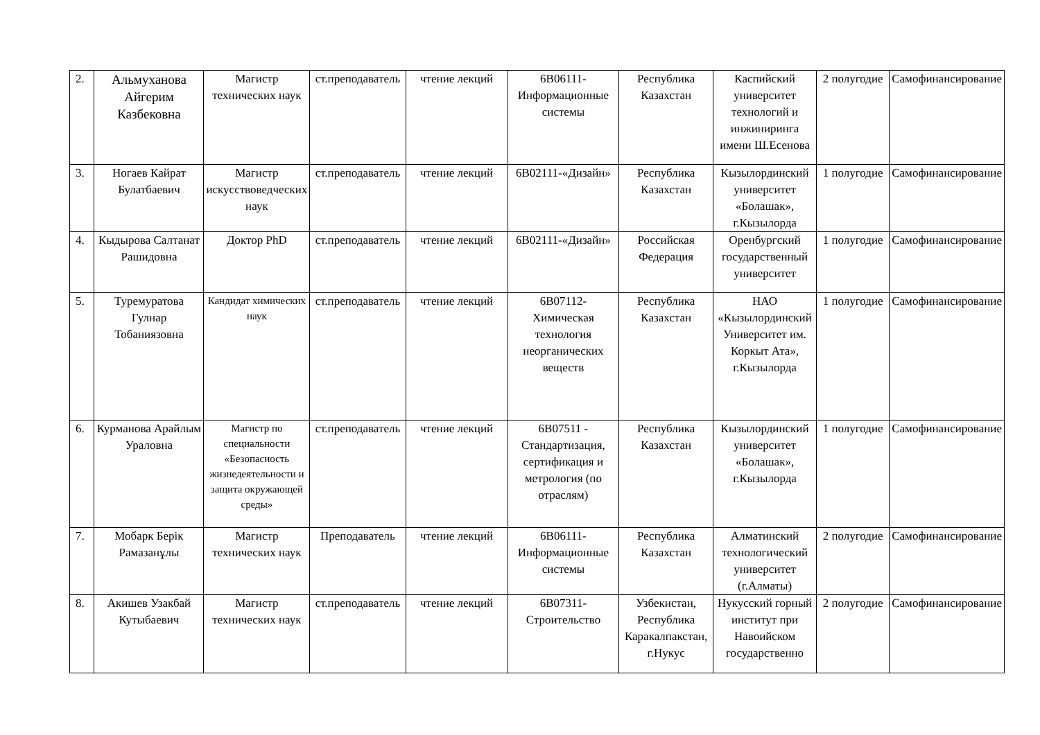| 2. | Альмуханова Айгерим Казбековна | Магистр технических наук | ст.преподаватель | чтение лекций | 6В06111-Информационные системы | Республика Казахстан | Каспийский университет технологий и инжиниринга имени Ш.Есенова | 2 полугодие | Самофинансирование |
| 3. | Ногаев Кайрат Булатбаевич | Магистр искусствоведческих наук | ст.преподаватель | чтение лекций | 6В02111-«Дизайн» | Республика Казахстан | Кызылординский университет «Болашак», г.Кызылорда | 1 полугодие | Самофинансирование |
| 4. | Кыдырова Салтанат Рашидовна | Доктор PhD | ст.преподаватель | чтение лекций | 6В02111-«Дизайн» | Российская Федерация | Оренбургский государственный университет | 1 полугодие | Самофинансирование |
| 5. | Туремуратова Гулнар Тобаниязовна | Кандидат химических наук | ст.преподаватель | чтение лекций | 6В07112-Химическая технология неорганических веществ | Республика Казахстан | НАО «Кызылординский Университет им. Коркыт Ата», г.Кызылорда | 1 полугодие | Самофинансирование |
| 6. | Курманова Арайлым Ураловна | Магистр по специальности «Безопасность жизнедеятельности и защита окружающей среды» | ст.преподаватель | чтение лекций | 6В07511 - Стандартизация, сертификация и метрология (по отраслям) | Республика Казахстан | Кызылординский университет «Болашак», г.Кызылорда | 1 полугодие | Самофинансирование |
| 7. | Мобарк Берік Рамазанұлы | Магистр технических наук | Преподаватель | чтение лекций | 6В06111-Информационные системы | Республика Казахстан | Алматинский технологический университет (г.Алматы) | 2 полугодие | Самофинансирование |
| 8. | Акишев Узакбай Кутыбаевич | Магистр технических наук | ст.преподаватель | чтение лекций | 6В07311-Строительство | Узбекистан, Республика Каракалпакстан, г.Нукус | Нукусский горный институт при Навоийском государственно | 2 полугодие | Самофинансирование |